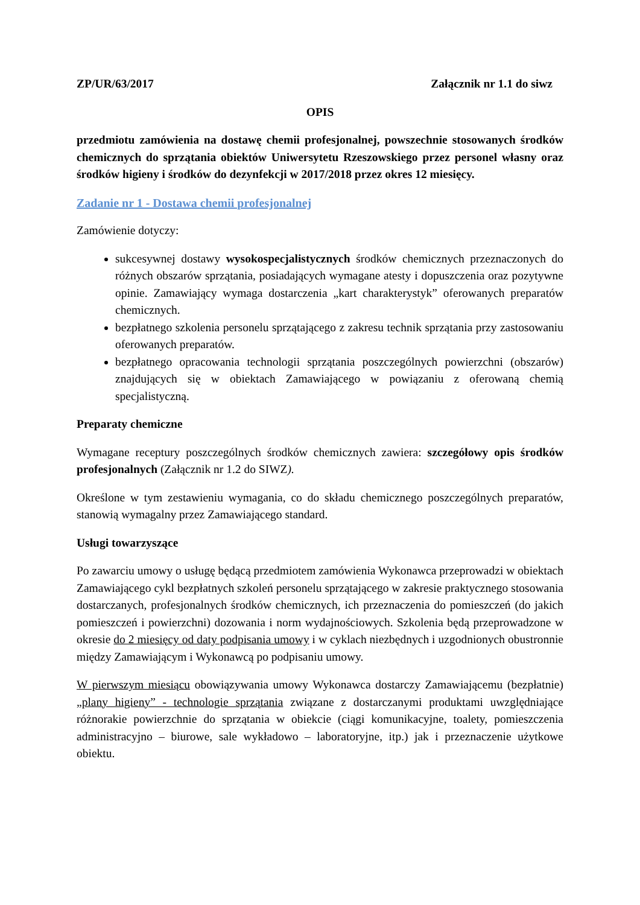ZP/UR/63/2017 Załącznik nr 1.1 do siwz
OPIS
przedmiotu zamówienia na dostawę chemii profesjonalnej, powszechnie stosowanych środków chemicznych do sprzątania obiektów Uniwersytetu Rzeszowskiego przez personel własny oraz środków higieny i środków do dezynfekcji w 2017/2018 przez okres 12 miesięcy.
Zadanie nr 1 - Dostawa chemii profesjonalnej
Zamówienie dotyczy:
sukcesywnej dostawy wysokospecjalistycznych środków chemicznych przeznaczonych do różnych obszarów sprzątania, posiadających wymagane atesty i dopuszczenia oraz pozytywne opinie. Zamawiający wymaga dostarczenia „kart charakterystyk” oferowanych preparatów chemicznych.
bezpłatnego szkolenia personelu sprzątającego z zakresu technik sprzątania przy zastosowaniu oferowanych preparatów.
bezpłatnego opracowania technologii sprzątania poszczególnych powierzchni (obszarów) znajdujących się w obiektach Zamawiającego w powiązaniu z oferowaną chemią specjalistyczną.
Preparaty chemiczne
Wymagane receptury poszczególnych środków chemicznych zawiera: szczegółowy opis środków profesjonalnych (Załącznik nr 1.2 do SIWZ).
Określone w tym zestawieniu wymagania, co do składu chemicznego poszczególnych preparatów, stanowią wymagalny przez Zamawiającego standard.
Usługi towarzyszące
Po zawarciu umowy o usługę będącą przedmiotem zamówienia Wykonawca przeprowadzi w obiektach Zamawiającego cykl bezpłatnych szkoleń personelu sprzątającego w zakresie praktycznego stosowania dostarczanych, profesjonalnych środków chemicznych, ich przeznaczenia do pomieszczeń (do jakich pomieszczeń i powierzchni) dozowania i norm wydajnościowych. Szkolenia będą przeprowadzone w okresie do 2 miesięcy od daty podpisania umowy i w cyklach niezbędnych i uzgodnionych obustronnie między Zamawiającym i Wykonawcą po podpisaniu umowy.
W pierwszym miesiącu obowiązywania umowy Wykonawca dostarczy Zamawiającemu (bezpłatnie) „plany higieny” - technologie sprzątania związane z dostarczanymi produktami uwzględniające różnorakie powierzchnie do sprzątania w obiekcie (ciągi komunikacyjne, toalety, pomieszczenia administracyjno – biurowe, sale wykładowo – laboratoryjne, itp.) jak i przeznaczenie użytkowe obiektu.